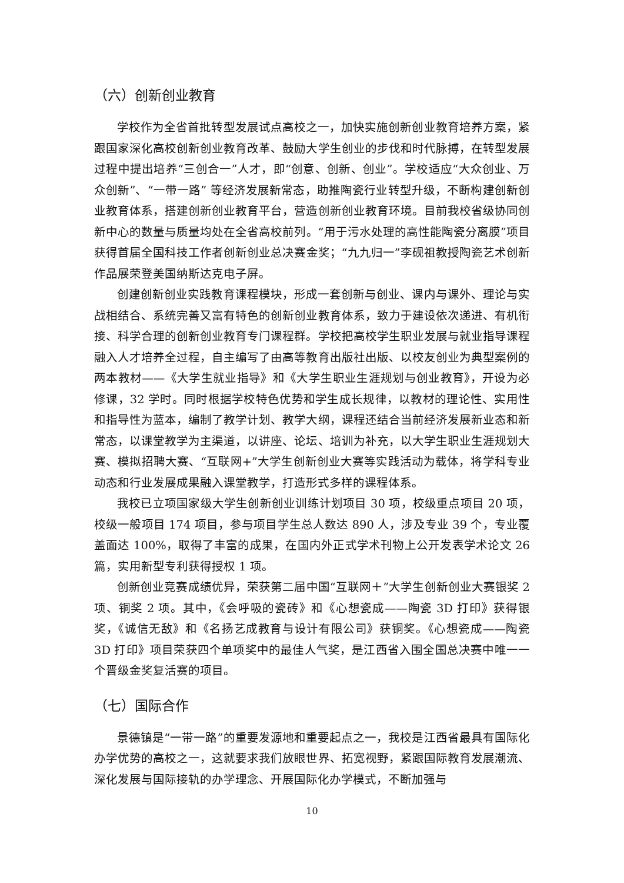（六）创新创业教育
学校作为全省首批转型发展试点高校之一，加快实施创新创业教育培养方案，紧跟国家深化高校创新创业教育改革、鼓励大学生创业的步伐和时代脉搏，在转型发展过程中提出培养“三创合一”人才，即“创意、创新、创业”。学校适应“大众创业、万众创新”、“一带一路” 等经济发展新常态，助推陶瓷行业转型升级，不断构建创新创业教育体系，搭建创新创业教育平台，营造创新创业教育环境。目前我校省级协同创新中心的数量与质量均处在全省高校前列。“用于污水处理的高性能陶瓷分离膜”项目获得首届全国科技工作者创新创业总决赛金奖；“九九归一”李砚祖教授陶瓷艺术创新作品展荣登美国纳斯达克电子屏。
创建创新创业实践教育课程模块，形成一套创新与创业、课内与课外、理论与实战相结合、系统完善又富有特色的创新创业教育体系，致力于建设依次递进、有机衔接、科学合理的创新创业教育专门课程群。学校把高校学生职业发展与就业指导课程融入人才培养全过程，自主编写了由高等教育出版社出版、以校友创业为典型案例的两本教材——《大学生就业指导》和《大学生职业生涯规划与创业教育》，开设为必修课，32 学时。同时根据学校特色优势和学生成长规律，以教材的理论性、实用性和指导性为蓝本，编制了教学计划、教学大纲，课程还结合当前经济发展新业态和新常态，以课堂教学为主渠道，以讲座、论坛、培训为补充，以大学生职业生涯规划大赛、模拟招聘大赛、“互联网+”大学生创新创业大赛等实践活动为载体，将学科专业动态和行业发展成果融入课堂教学，打造形式多样的课程体系。
我校已立项国家级大学生创新创业训练计划项目 30 项，校级重点项目 20 项，校级一般项目 174 项目，参与项目学生总人数达 890 人，涉及专业 39 个，专业覆盖面达 100%，取得了丰富的成果，在国内外正式学术刊物上公开发表学术论文 26 篇，实用新型专利获得授权 1 项。
创新创业竞赛成绩优异，荣获第二届中国“互联网＋”大学生创新创业大赛银奖 2 项、铜奖 2 项。其中，《会呼吸的瓷砖》和《心想瓷成——陶瓷 3D 打印》获得银奖，《诚信无敌》和《名扬艺成教育与设计有限公司》获铜奖。《心想瓷成——陶瓷 3D 打印》项目荣获四个单项奖中的最佳人气奖，是江西省入围全国总决赛中唯一一个晋级金奖复活赛的项目。
（七）国际合作
景德镇是“一带一路”的重要发源地和重要起点之一，我校是江西省最具有国际化办学优势的高校之一，这就要求我们放眼世界、拓宽视野，紧跟国际教育发展潮流、深化发展与国际接轨的办学理念、开展国际化办学模式，不断加强与
10